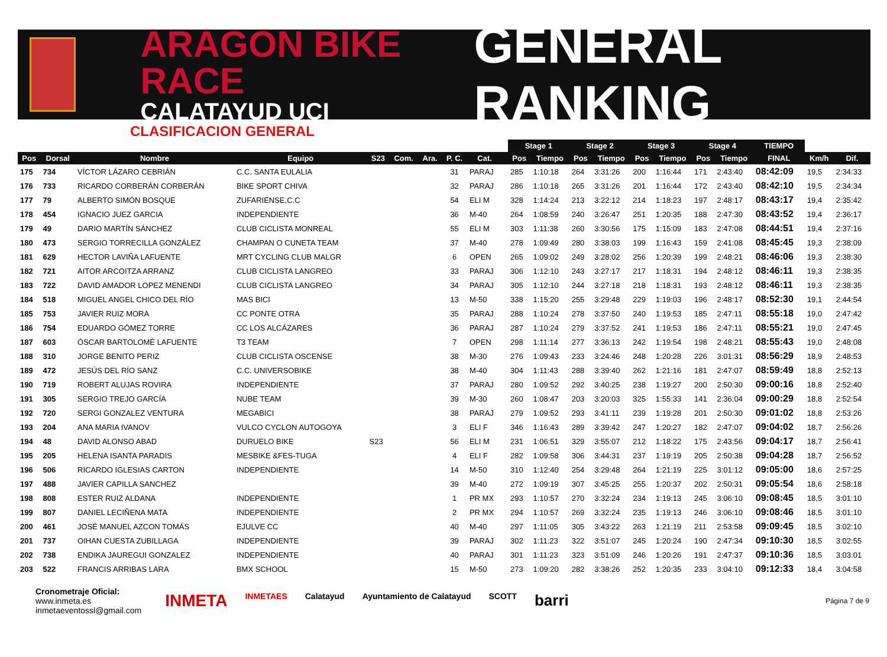ARAGON BIKE RACE
CALATAYUD UCI
GENERAL RANKING
CLASIFICACION GENERAL
| | | | | | | | | | | Stage 1 | | Stage 2 | | Stage 3 | | Stage 4 | | TIEMPO | | |
| --- | --- | --- | --- | --- | --- | --- | --- | --- | --- | --- | --- | --- | --- | --- | --- | --- | --- | --- | --- | --- |
| Pos | Dorsal | Nombre | Equipo | S23 | Com. | Ara. | P. C. | Cat. | | Pos | Tiempo | Pos | Tiempo | Pos | Tiempo | Pos | Tiempo | FINAL | Km/h | Dif. |
| 175 | 734 | VÍCTOR LÁZARO CEBRIÁN | C.C. SANTA EULALIA | | | | 31 | PARAJ | | 285 | 1:10:18 | 264 | 3:31:26 | 200 | 1:16:44 | 171 | 2:43:40 | 08:42:09 | 19,5 | 2:34:33 |
| 176 | 733 | RICARDO CORBERÁN CORBERÁN | BIKE SPORT CHIVA | | | | 32 | PARAJ | | 286 | 1:10:18 | 265 | 3:31:26 | 201 | 1:16:44 | 172 | 2:43:40 | 08:42:10 | 19,5 | 2:34:34 |
| 177 | 79 | ALBERTO SIMÓN BOSQUE | ZUFARIENSE,C.C | | | | 54 | ELI M | | 328 | 1:14:24 | 213 | 3:22:12 | 214 | 1:18:23 | 197 | 2:48:17 | 08:43:17 | 19,4 | 2:35:42 |
| 178 | 454 | IGNACIO JUEZ GARCIA | INDEPENDIENTE | | | | 36 | M-40 | | 264 | 1:08:59 | 240 | 3:26:47 | 251 | 1:20:35 | 188 | 2:47:30 | 08:43:52 | 19,4 | 2:36:17 |
| 179 | 49 | DARIO MARTÍN SÁNCHEZ | CLUB CICLISTA MONREAL | | | | 55 | ELI M | | 303 | 1:11:38 | 260 | 3:30:56 | 175 | 1:15:09 | 183 | 2:47:08 | 08:44:51 | 19,4 | 2:37:16 |
| 180 | 473 | SERGIO TORRECILLA GONZÁLEZ | CHAMPAN O CUNETA TEAM | | | | 37 | M-40 | | 278 | 1:09:49 | 280 | 3:38:03 | 199 | 1:16:43 | 159 | 2:41:08 | 08:45:45 | 19,3 | 2:38:09 |
| 181 | 629 | HECTOR LAVIÑA LAFUENTE | MRT CYCLING CLUB MALGR | | | | 6 | OPEN | | 265 | 1:09:02 | 249 | 3:28:02 | 256 | 1:20:39 | 199 | 2:48:21 | 08:46:06 | 19,3 | 2:38:30 |
| 182 | 721 | AITOR ARCOITZA ARRANZ | CLUB CICLISTA LANGREO | | | | 33 | PARAJ | | 306 | 1:12:10 | 243 | 3:27:17 | 217 | 1:18:31 | 194 | 2:48:12 | 08:46:11 | 19,3 | 2:38:35 |
| 183 | 722 | DAVID AMADOR LOPEZ MENENDI | CLUB CICLISTA LANGREO | | | | 34 | PARAJ | | 305 | 1:12:10 | 244 | 3:27:18 | 218 | 1:18:31 | 193 | 2:48:12 | 08:46:11 | 19,3 | 2:38:35 |
| 184 | 518 | MIGUEL ANGEL CHICO DEL RÍO | MAS BICI | | | | 13 | M-50 | | 338 | 1:15:20 | 255 | 3:29:48 | 229 | 1:19:03 | 196 | 2:48:17 | 08:52:30 | 19,1 | 2:44:54 |
| 185 | 753 | JAVIER RUIZ MORA | CC PONTE OTRA | | | | 35 | PARAJ | | 288 | 1:10:24 | 278 | 3:37:50 | 240 | 1:19:53 | 185 | 2:47:11 | 08:55:18 | 19,0 | 2:47:42 |
| 186 | 754 | EDUARDO GÓMEZ TORRE | CC LOS ALCÁZARES | | | | 36 | PARAJ | | 287 | 1:10:24 | 279 | 3:37:52 | 241 | 1:19:53 | 186 | 2:47:11 | 08:55:21 | 19,0 | 2:47:45 |
| 187 | 603 | ÓSCAR BARTOLOMÉ LAFUENTE | T3 TEAM | | | | 7 | OPEN | | 298 | 1:11:14 | 277 | 3:36:13 | 242 | 1:19:54 | 198 | 2:48:21 | 08:55:43 | 19,0 | 2:48:08 |
| 188 | 310 | JORGE BENITO PERIZ | CLUB CICLISTA OSCENSE | | | | 38 | M-30 | | 276 | 1:09:43 | 233 | 3:24:46 | 248 | 1:20:28 | 226 | 3:01:31 | 08:56:29 | 18,9 | 2:48:53 |
| 189 | 472 | JESÚS DEL RÍO SANZ | C.C. UNIVERSOBIKE | | | | 38 | M-40 | | 304 | 1:11:43 | 288 | 3:39:40 | 262 | 1:21:16 | 181 | 2:47:07 | 08:59:49 | 18,8 | 2:52:13 |
| 190 | 719 | ROBERT ALUJAS ROVIRA | INDEPENDIENTE | | | | 37 | PARAJ | | 280 | 1:09:52 | 292 | 3:40:25 | 238 | 1:19:27 | 200 | 2:50:30 | 09:00:16 | 18,8 | 2:52:40 |
| 191 | 305 | SERGIO TREJO GARCÍA | NUBE TEAM | | | | 39 | M-30 | | 260 | 1:08:47 | 203 | 3:20:03 | 325 | 1:55:33 | 141 | 2:36:04 | 09:00:29 | 18,8 | 2:52:54 |
| 192 | 720 | SERGI GONZALEZ VENTURA | MEGABICI | | | | 38 | PARAJ | | 279 | 1:09:52 | 293 | 3:41:11 | 239 | 1:19:28 | 201 | 2:50:30 | 09:01:02 | 18,8 | 2:53:26 |
| 193 | 204 | ANA MARIA IVANOV | VULCO CYCLON AUTOGOYA | | | | 3 | ELI F | | 346 | 1:16:43 | 289 | 3:39:42 | 247 | 1:20:27 | 182 | 2:47:07 | 09:04:02 | 18,7 | 2:56:26 |
| 194 | 48 | DAVID ALONSO ABAD | DURUELO BIKE | S23 | | | 56 | ELI M | | 231 | 1:06:51 | 329 | 3:55:07 | 212 | 1:18:22 | 175 | 2:43:56 | 09:04:17 | 18,7 | 2:56:41 |
| 195 | 205 | HELENA ISANTA PARADIS | MESBIKE &FES-TUGA | | | | 4 | ELI F | | 282 | 1:09:58 | 306 | 3:44:31 | 237 | 1:19:19 | 205 | 2:50:38 | 09:04:28 | 18,7 | 2:56:52 |
| 196 | 506 | RICARDO IGLESIAS CARTON | INDEPENDIENTE | | | | 14 | M-50 | | 310 | 1:12:40 | 254 | 3:29:48 | 264 | 1:21:19 | 225 | 3:01:12 | 09:05:00 | 18,6 | 2:57:25 |
| 197 | 488 | JAVIER CAPILLA SANCHEZ | | | | | 39 | M-40 | | 272 | 1:09:19 | 307 | 3:45:25 | 255 | 1:20:37 | 202 | 2:50:31 | 09:05:54 | 18,6 | 2:58:18 |
| 198 | 808 | ESTER RUIZ ALDANA | INDEPENDIENTE | | | | 1 | PR MX | | 293 | 1:10:57 | 270 | 3:32:24 | 234 | 1:19:13 | 245 | 3:06:10 | 09:08:45 | 18,5 | 3:01:10 |
| 199 | 807 | DANIEL LECIÑENA MATA | INDEPENDIENTE | | | | 2 | PR MX | | 294 | 1:10:57 | 269 | 3:32:24 | 235 | 1:19:13 | 246 | 3:06:10 | 09:08:46 | 18,5 | 3:01:10 |
| 200 | 461 | JOSÉ MANUEL AZCON TOMÁS | EJULVE CC | | | | 40 | M-40 | | 297 | 1:11:05 | 305 | 3:43:22 | 263 | 1:21:19 | 211 | 2:53:58 | 09:09:45 | 18,5 | 3:02:10 |
| 201 | 737 | OIHAN CUESTA ZUBILLAGA | INDEPENDIENTE | | | | 39 | PARAJ | | 302 | 1:11:23 | 322 | 3:51:07 | 245 | 1:20:24 | 190 | 2:47:34 | 09:10:30 | 18,5 | 3:02:55 |
| 202 | 738 | ENDIKA JAUREGUI GONZALEZ | INDEPENDIENTE | | | | 40 | PARAJ | | 301 | 1:11:23 | 323 | 3:51:09 | 246 | 1:20:26 | 191 | 2:47:37 | 09:10:36 | 18,5 | 3:03:01 |
| 203 | 522 | FRANCIS ARRIBAS LARA | BMX SCHOOL | | | | 15 | M-50 | | 273 | 1:09:20 | 282 | 3:38:26 | 252 | 1:20:35 | 233 | 3:04:10 | 09:12:33 | 18,4 | 3:04:58 |
Cronometraje Oficial:
www.inmeta.es
inmetaeventossl@gmail.com
INMETA INMETAES Calatayud Ayuntamiento de Calatayud SCOTT barri
Página 7 de 9